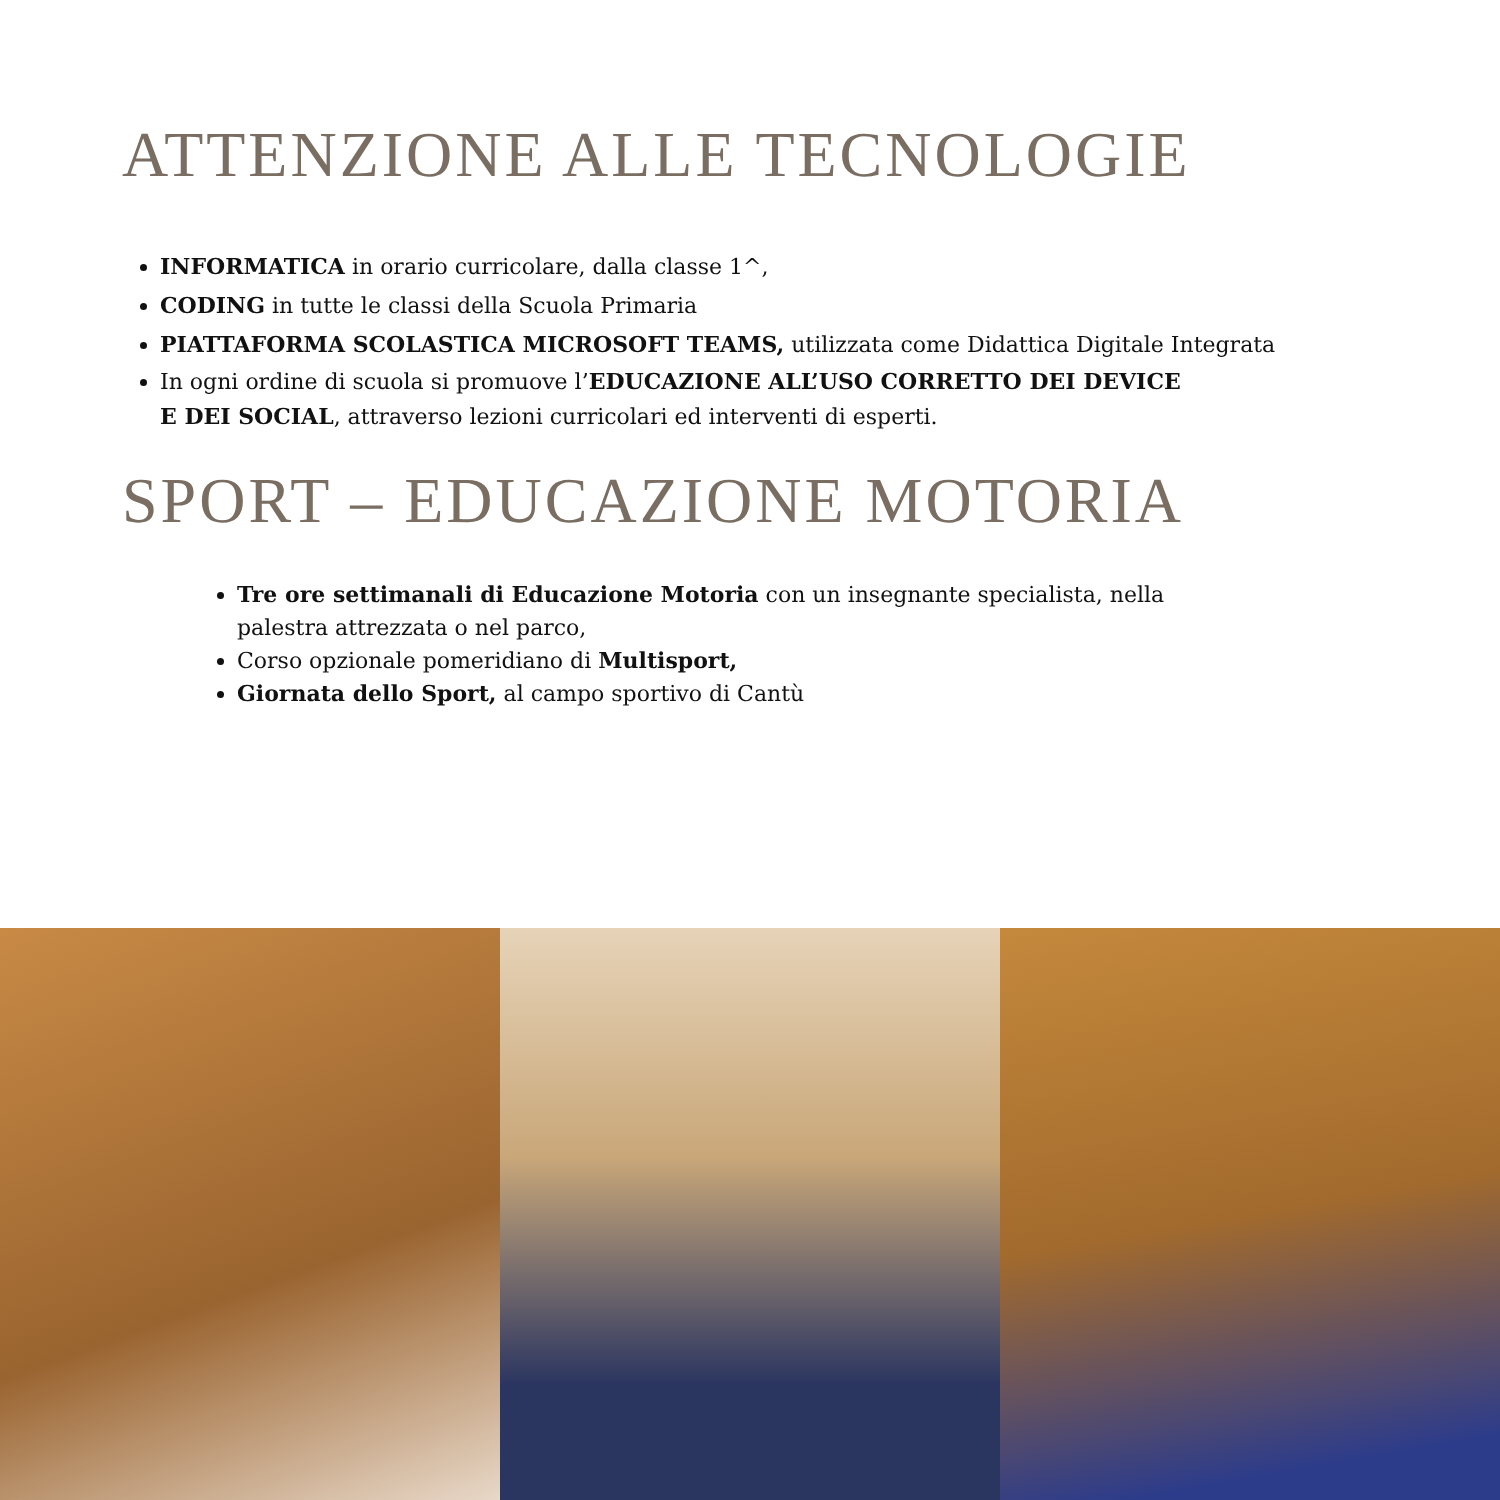ATTENZIONE ALLE TECNOLOGIE
INFORMATICA in orario curricolare, dalla classe 1^,
CODING in tutte le classi della Scuola Primaria
PIATTAFORMA SCOLASTICA MICROSOFT TEAMS, utilizzata come Didattica Digitale Integrata
In ogni ordine di scuola si promuove l’EDUCAZIONE ALL’USO CORRETTO DEI DEVICE
E DEI SOCIAL, attraverso lezioni curricolari ed interventi di esperti.
SPORT – EDUCAZIONE MOTORIA
Tre ore settimanali di Educazione Motoria con un insegnante specialista, nella
palestra attrezzata o nel parco,
Corso opzionale pomeridiano di Multisport,
Giornata dello Sport, al campo sportivo di Cantù